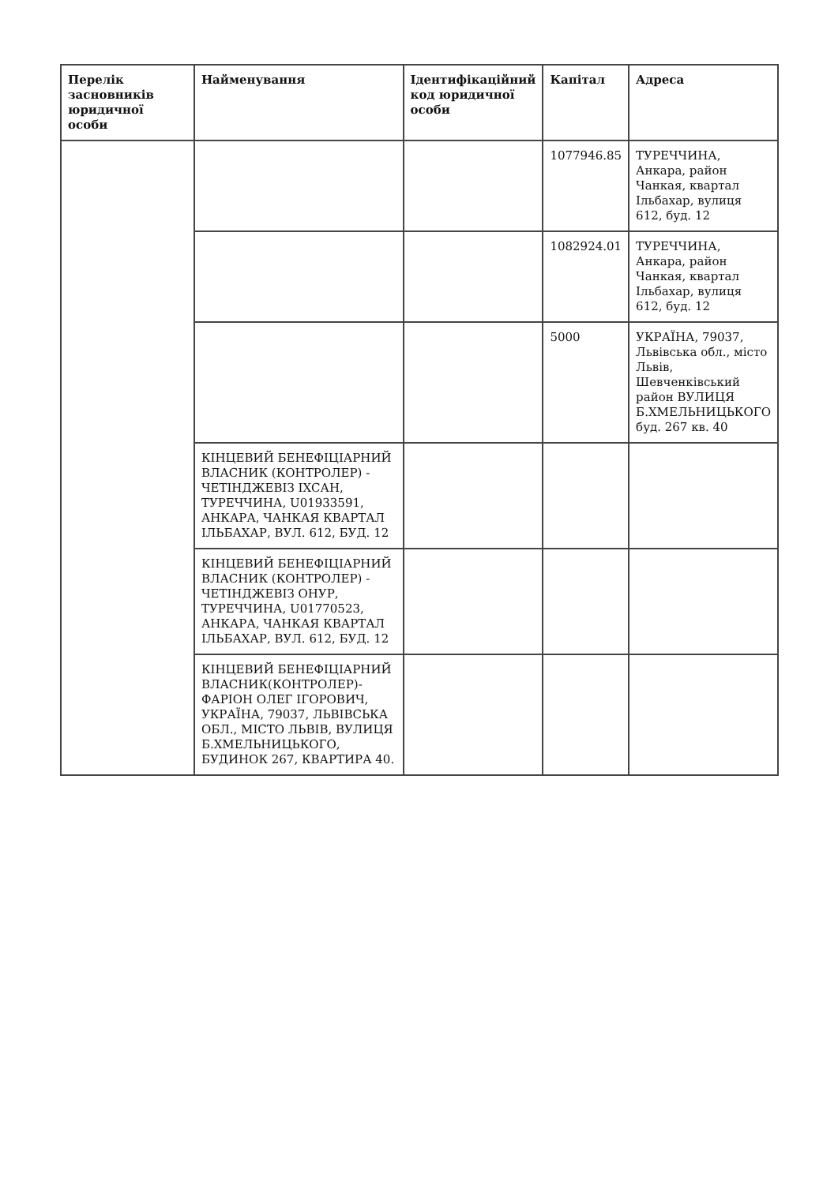| Перелік засновників юридичної особи | Найменування | Ідентифікаційний код юридичної особи | Капітал | Адреса |
| --- | --- | --- | --- | --- |
| | | | 1077946.85 | ТУРЕЧЧИНА, Анкара, район Чанкая, квартал Ільбахар, вулиця 612, буд. 12 |
| | | | 1082924.01 | ТУРЕЧЧИНА, Анкара, район Чанкая, квартал Ільбахар, вулиця 612, буд. 12 |
| | | | 5000 | УКРАЇНА, 79037, Львівська обл., місто Львів, Шевченківський район ВУЛИЦЯ Б.ХМЕЛЬНИЦЬКОГО буд. 267 кв. 40 |
| | КІНЦЕВИЙ БЕНЕФІЦІАРНИЙ ВЛАСНИК (КОНТРОЛЕР) - ЧЕТІНДЖЕВІЗ ІХСАН, ТУРЕЧЧИНА, U01933591, АНКАРА, ЧАНКАЯ КВАРТАЛ ІЛЬБАХАР, ВУЛ. 612, БУД. 12 | | | |
| | КІНЦЕВИЙ БЕНЕФІЦІАРНИЙ ВЛАСНИК (КОНТРОЛЕР) - ЧЕТІНДЖЕВІЗ ОНУР, ТУРЕЧЧИНА, U01770523, АНКАРА, ЧАНКАЯ КВАРТАЛ ІЛЬБАХАР, ВУЛ. 612, БУД. 12 | | | |
| | КІНЦЕВИЙ БЕНЕФІЦІАРНИЙ ВЛАСНИК(КОНТРОЛЕР)-ФАРІОН ОЛЕГ ІГОРОВИЧ, УКРАЇНА, 79037, ЛЬВІВСЬКА ОБЛ., МІСТО ЛЬВІВ, ВУЛИЦЯ Б.ХМЕЛЬНИЦЬКОГО, БУДИНОК 267, КВАРТИРА 40. | | | |